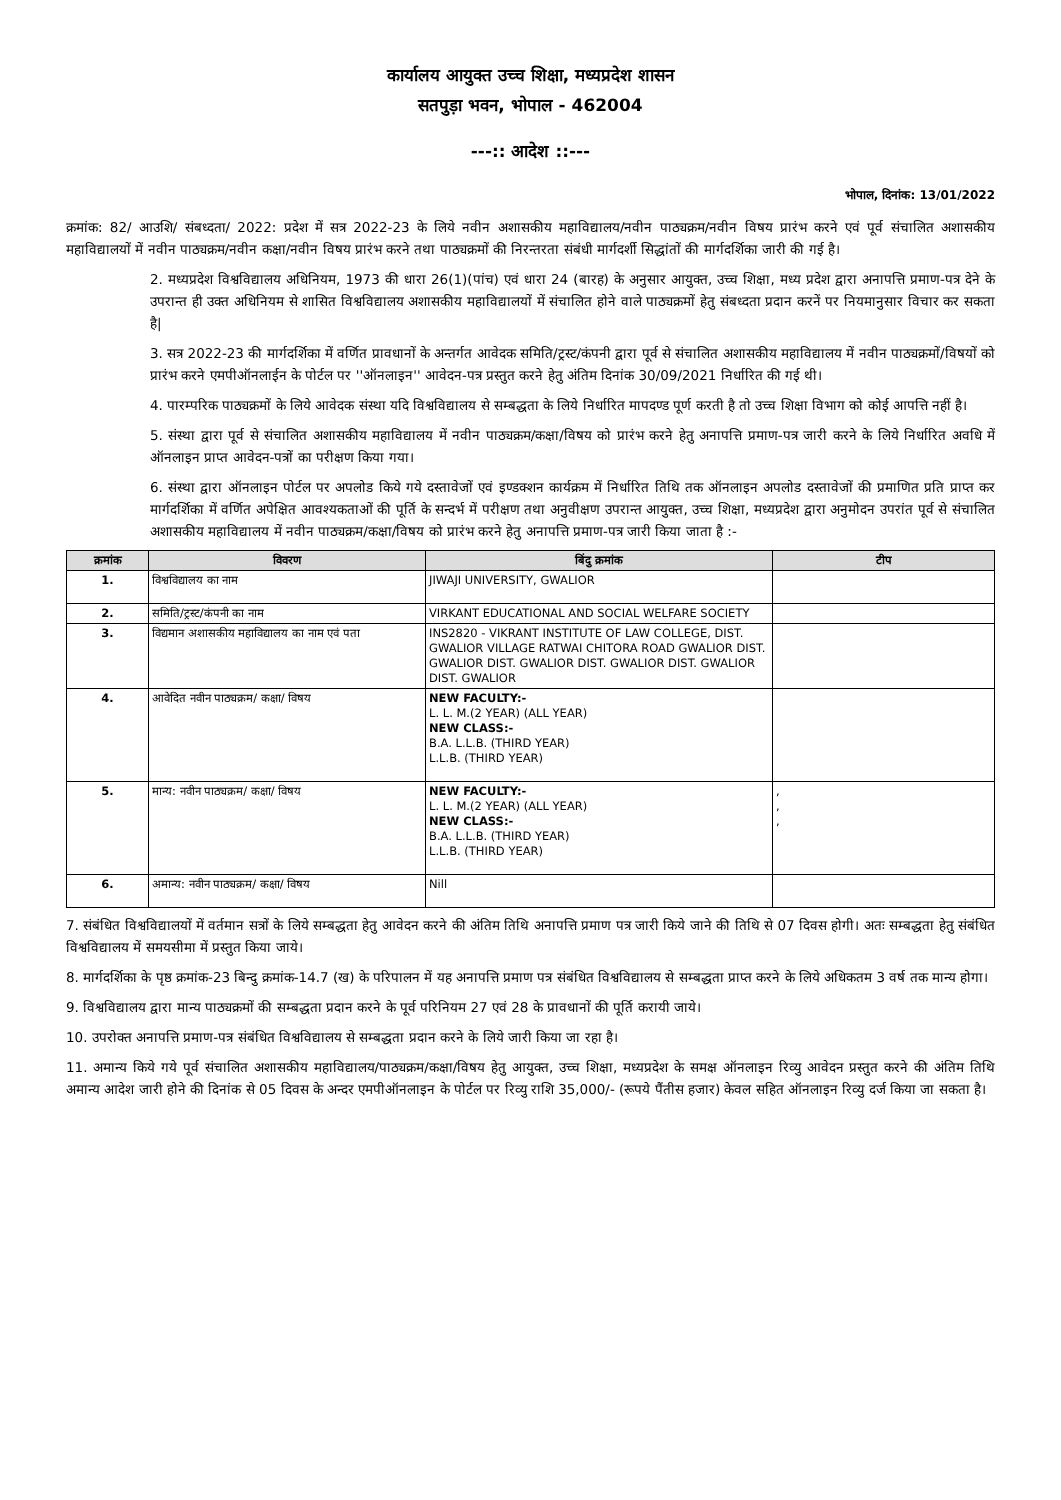कार्यालय आयुक्त उच्च शिक्षा, मध्यप्रदेश शासन
सतपुड़ा भवन, भोपाल - 462004
---:: आदेश ::---
भोपाल, दिनांक: 13/01/2022
क्रमांक: 82/ आउशि/ संबध्दता/ 2022: प्रदेश में सत्र 2022-23 के लिये नवीन अशासकीय महाविद्यालय/नवीन पाठ्यक्रम/नवीन विषय प्रारंभ करने एवं पूर्व संचालित अशासकीय महाविद्यालयों में नवीन पाठ्यक्रम/नवीन कक्षा/नवीन विषय प्रारंभ करने तथा पाठ्यक्रमों की निरन्तरता संबंधी मार्गदर्शी सिद्धांतों की मार्गदर्शिका जारी की गई है।
2. मध्यप्रदेश विश्वविद्यालय अधिनियम, 1973 की धारा 26(1)(पांच) एवं धारा 24 (बारह) के अनुसार आयुक्त, उच्च शिक्षा, मध्य प्रदेश द्वारा अनापत्ति प्रमाण-पत्र देने के उपरान्त ही उक्त अधिनियम से शासित विश्वविद्यालय अशासकीय महाविद्यालयों में संचालित होने वाले पाठ्यक्रमों हेतु संबध्दता प्रदान करनें पर नियमानुसार विचार कर सकता है|
3. सत्र 2022-23 की मार्गदर्शिका में वर्णित प्रावधानों के अन्तर्गत आवेदक समिति/ट्रस्ट/कंपनी द्वारा पूर्व से संचालित अशासकीय महाविद्यालय में नवीन पाठ्यक्रमों/विषयों को प्रारंभ करने एमपीऑनलाईन के पोर्टल पर ''ऑनलाइन'' आवेदन-पत्र प्रस्तुत करने हेतु अंतिम दिनांक 30/09/2021 निर्धारित की गई थी।
4. पारम्परिक पाठ्यक्रमों के लिये आवेदक संस्था यदि विश्वविद्यालय से सम्बद्धता के लिये निर्धारित मापदण्ड पूर्ण करती है तो उच्च शिक्षा विभाग को कोई आपत्ति नहीं है।
5. संस्था द्वारा पूर्व से संचालित अशासकीय महाविद्यालय में नवीन पाठ्यक्रम/कक्षा/विषय को प्रारंभ करने हेतु अनापत्ति प्रमाण-पत्र जारी करने के लिये निर्धारित अवधि में ऑनलाइन प्राप्त आवेदन-पत्रों का परीक्षण किया गया।
6. संस्था द्वारा ऑनलाइन पोर्टल पर अपलोड किये गये दस्तावेजों एवं इण्डक्शन कार्यक्रम में निर्धारित तिथि तक ऑनलाइन अपलोड दस्तावेजों की प्रमाणित प्रति प्राप्त कर मार्गदर्शिका में वर्णित अपेक्षित आवश्यकताओं की पूर्ति के सन्दर्भ में परीक्षण तथा अनुवीक्षण उपरान्त आयुक्त, उच्च शिक्षा, मध्यप्रदेश द्वारा अनुमोदन उपरांत पूर्व से संचालित अशासकीय महाविद्यालय में नवीन पाठ्यक्रम/कक्षा/विषय को प्रारंभ करने हेतु अनापत्ति प्रमाण-पत्र जारी किया जाता है :-
| क्रमांक | विवरण | बिंदु क्रमांक | टीप |
| --- | --- | --- | --- |
| 1. | विश्वविद्यालय का नाम | JIWAJI UNIVERSITY, GWALIOR | |
| 2. | समिति/ट्रस्ट/कंपनी का नाम | VIRKANT EDUCATIONAL AND SOCIAL WELFARE SOCIETY | |
| 3. | विद्यमान अशासकीय महाविद्यालय का नाम एवं पता | INS2820 - VIKRANT INSTITUTE OF LAW COLLEGE, DIST. GWALIOR VILLAGE RATWAI CHITORA ROAD GWALIOR DIST. GWALIOR DIST. GWALIOR DIST. GWALIOR DIST. GWALIOR DIST. GWALIOR | |
| 4. | आवेदित नवीन पाठ्यक्रम/ कक्षा/ विषय | NEW FACULTY:- L. L. M.(2 YEAR) (ALL YEAR) NEW CLASS:- B.A. L.L.B. (THIRD YEAR) L.L.B. (THIRD YEAR) | |
| 5. | मान्य: नवीन पाठ्यक्रम/ कक्षा/ विषय | NEW FACULTY:- L. L. M.(2 YEAR) (ALL YEAR) NEW CLASS:- B.A. L.L.B. (THIRD YEAR) L.L.B. (THIRD YEAR) | , , , |
| 6. | अमान्य: नवीन पाठ्यक्रम/ कक्षा/ विषय | Nill | |
7. संबंधित विश्वविद्यालयों में वर्तमान सत्रों के लिये सम्बद्धता हेतु आवेदन करने की अंतिम तिथि अनापत्ति प्रमाण पत्र जारी किये जाने की तिथि से 07 दिवस होगी। अतः सम्बद्धता हेतु संबंधित विश्वविद्यालय में समयसीमा में प्रस्तुत किया जाये।
8. मार्गदर्शिका के पृष्ठ क्रमांक-23 बिन्दु क्रमांक-14.7 (ख) के परिपालन में यह अनापत्ति प्रमाण पत्र संबंधित विश्वविद्यालय से सम्बद्धता प्राप्त करने के लिये अधिकतम 3 वर्ष तक मान्य होगा।
9. विश्वविद्यालय द्वारा मान्य पाठ्यक्रमों की सम्बद्धता प्रदान करने के पूर्व परिनियम 27 एवं 28 के प्रावधानों की पूर्ति करायी जाये।
10. उपरोक्त अनापत्ति प्रमाण-पत्र संबंधित विश्वविद्यालय से सम्बद्धता प्रदान करने के लिये जारी किया जा रहा है।
11. अमान्य किये गये पूर्व संचालित अशासकीय महाविद्यालय/पाठ्यक्रम/कक्षा/विषय हेतु आयुक्त, उच्च शिक्षा, मध्यप्रदेश के समक्ष ऑनलाइन रिव्यु आवेदन प्रस्तुत करने की अंतिम तिथि अमान्य आदेश जारी होने की दिनांक से 05 दिवस के अन्दर एमपीऑनलाइन के पोर्टल पर रिव्यु राशि 35,000/- (रूपये पैंतीस हजार) केवल सहित ऑनलाइन रिव्यु दर्ज किया जा सकता है।